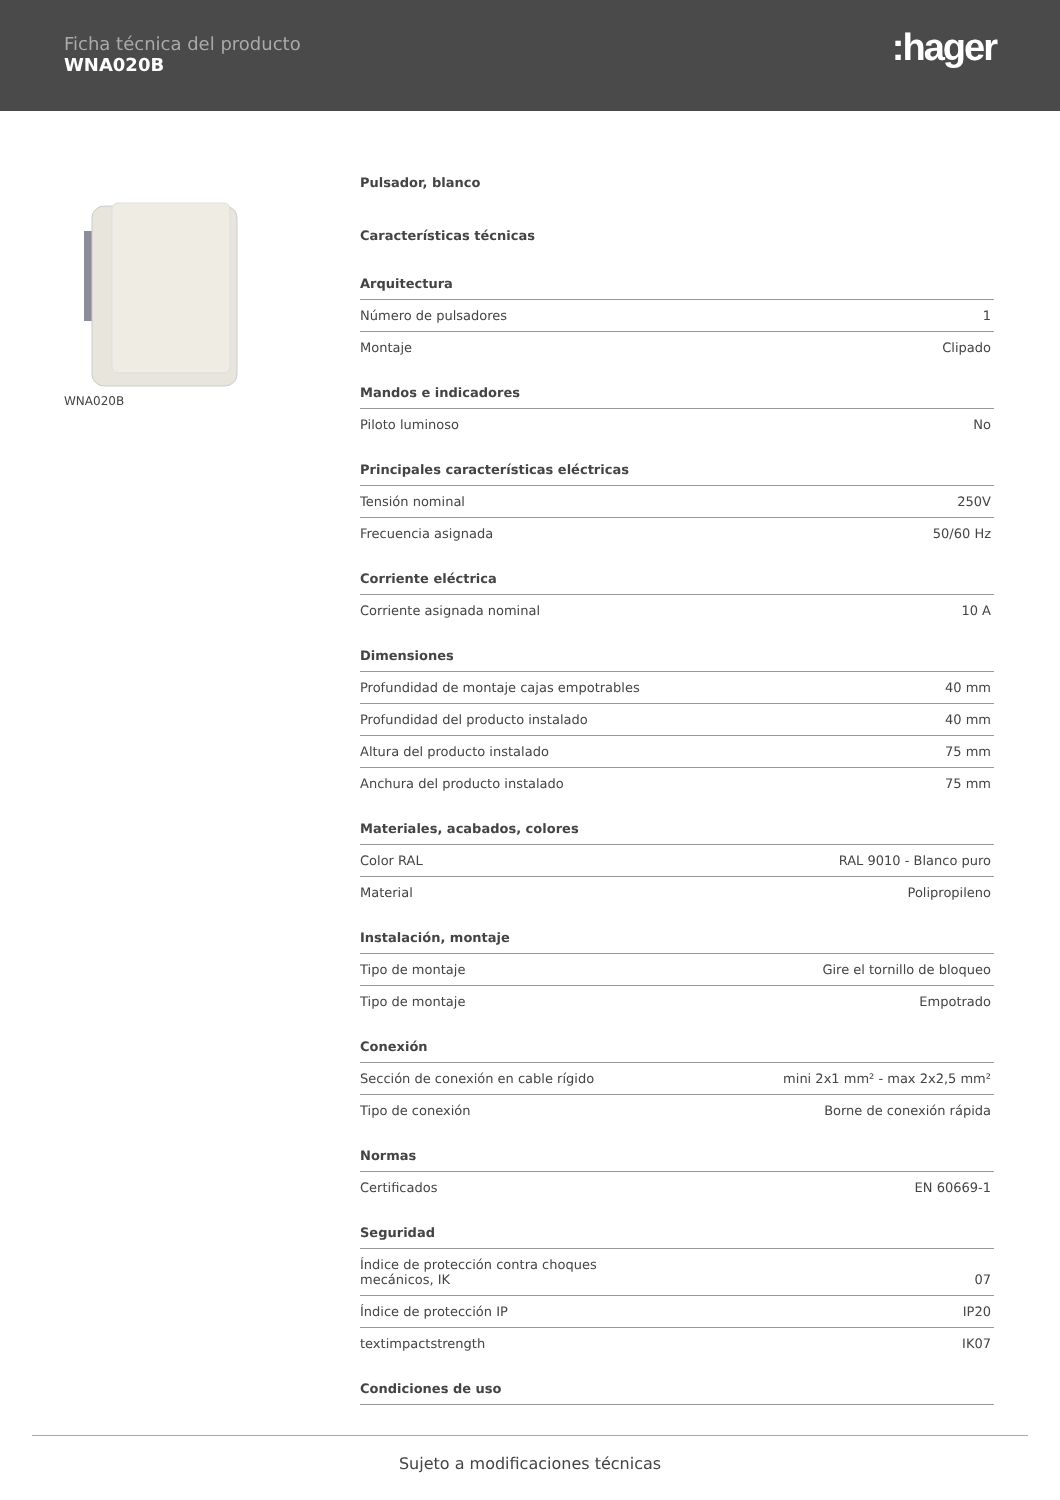Ficha técnica del producto
WNA020B
:hager
WNA020B
Pulsador, blanco
Características técnicas
Arquitectura
| Número de pulsadores | 1 |
| Montaje | Clipado |
Mandos e indicadores
| Piloto luminoso | No |
Principales características eléctricas
| Tensión nominal | 250V |
| Frecuencia asignada | 50/60 Hz |
Corriente eléctrica
| Corriente asignada nominal | 10 A |
Dimensiones
| Profundidad de montaje cajas empotrables | 40 mm |
| Profundidad del producto instalado | 40 mm |
| Altura del producto instalado | 75 mm |
| Anchura del producto instalado | 75 mm |
Materiales, acabados, colores
| Color RAL | RAL 9010 - Blanco puro |
| Material | Polipropileno |
Instalación, montaje
| Tipo de montaje | Gire el tornillo de bloqueo |
| Tipo de montaje | Empotrado |
Conexión
| Sección de conexión en cable rígido | mini 2x1 mm² - max 2x2,5 mm² |
| Tipo de conexión | Borne de conexión rápida |
Normas
| Certificados | EN 60669-1 |
Seguridad
| Índice de protección contra choques mecánicos, IK | 07 |
| Índice de protección IP | IP20 |
| textimpactstrength | IK07 |
Condiciones de uso
Sujeto a modificaciones técnicas